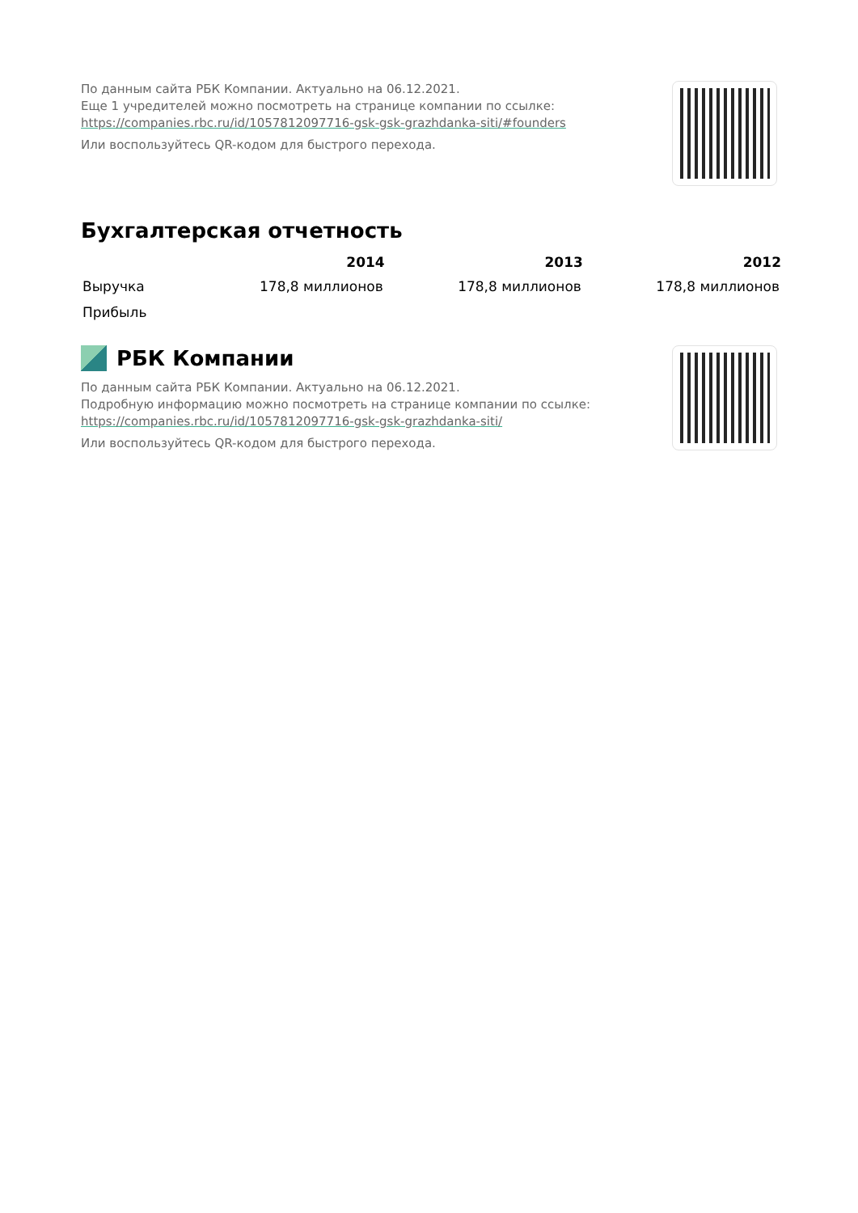По данным сайта РБК Компании. Актуально на 06.12.2021.
Еще 1 учредителей можно посмотреть на странице компании по ссылке:
https://companies.rbc.ru/id/1057812097716-gsk-gsk-grazhdanka-siti/#founders
Или воспользуйтесь QR-кодом для быстрого перехода.
Бухгалтерская отчетность
| | 2014 | 2013 | 2012 |
| --- | --- | --- | --- |
| Выручка | 178,8 миллионов | 178,8 миллионов | 178,8 миллионов |
| Прибыль | | | |
РБК Компании
По данным сайта РБК Компании. Актуально на 06.12.2021.
Подробную информацию можно посмотреть на странице компании по ссылке:
https://companies.rbc.ru/id/1057812097716-gsk-gsk-grazhdanka-siti/
Или воспользуйтесь QR-кодом для быстрого перехода.